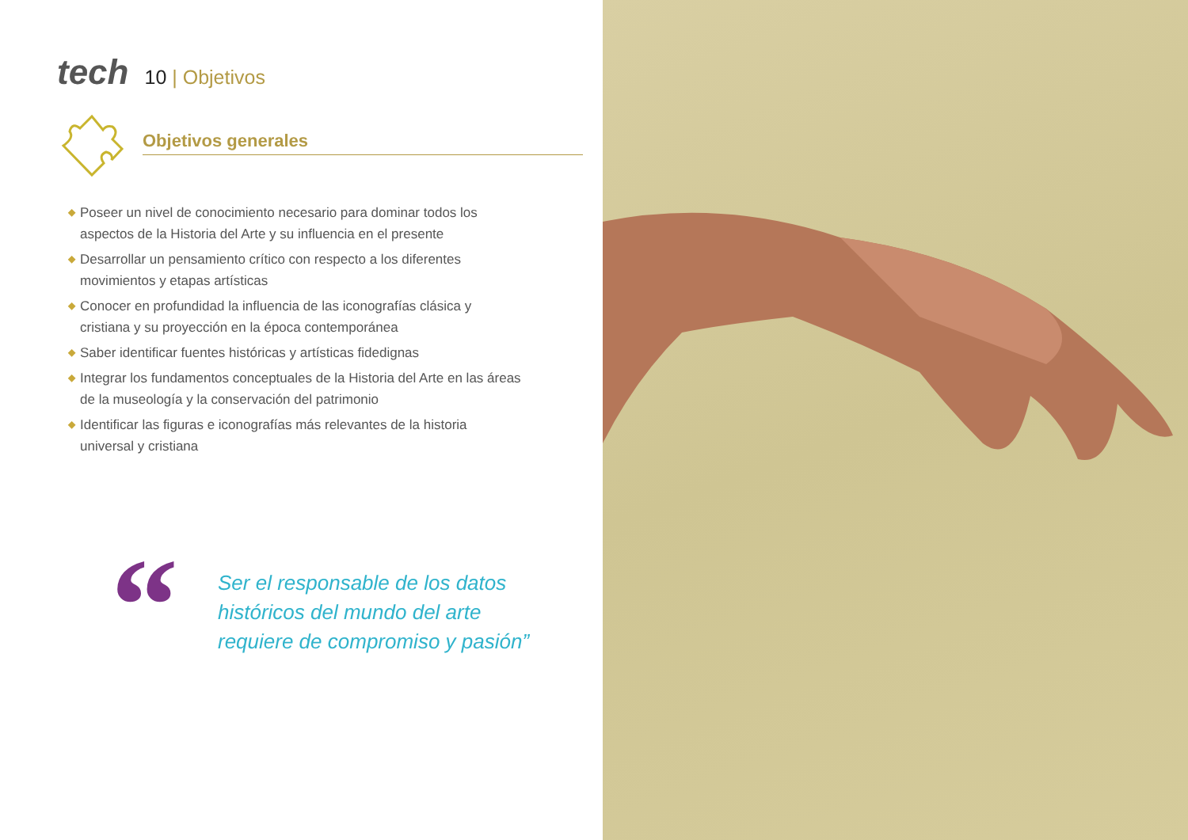tech
10 | Objetivos
Objetivos generales
◆ Poseer un nivel de conocimiento necesario para dominar todos los aspectos de la Historia del Arte y su influencia en el presente
◆ Desarrollar un pensamiento crítico con respecto a los diferentes movimientos y etapas artísticas
◆ Conocer en profundidad la influencia de las iconografías clásica y cristiana y su proyección en la época contemporánea
◆ Saber identificar fuentes históricas y artísticas fidedignas
◆ Integrar los fundamentos conceptuales de la Historia del Arte en las áreas de la museología y la conservación del patrimonio
◆ Identificar las figuras e iconografías más relevantes de la historia universal y cristiana
“
Ser el responsable de los datos históricos del mundo del arte requiere de compromiso y pasión”